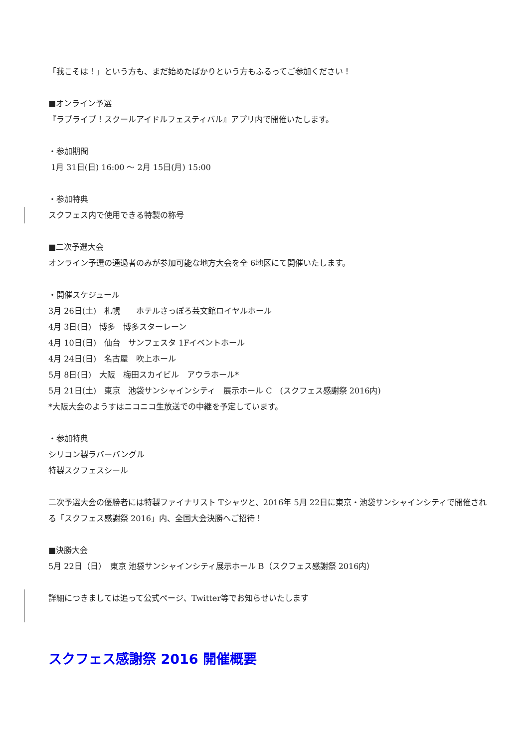「我こそは！」という方も、まだ始めたばかりという方もふるってご参加ください！
■オンライン予選
『ラブライブ！スクールアイドルフェスティバル』アプリ内で開催いたします。
・参加期間
1月 31日(日) 16:00 ～ 2月 15日(月) 15:00
・参加特典
スクフェス内で使用できる特製の称号
■二次予選大会
オンライン予選の通過者のみが参加可能な地方大会を全 6地区にて開催いたします。
・開催スケジュール
3月 26日(土)　札幌　　ホテルさっぽろ芸文館ロイヤルホール
4月 3日(日)　博多　博多スターレーン
4月 10日(日)　仙台　サンフェスタ 1Fイベントホール
4月 24日(日)　名古屋　吹上ホール
5月 8日(日)　大阪　梅田スカイビル　アウラホール*
5月 21日(土)　東京　池袋サンシャインシティ　展示ホール C　(スクフェス感謝祭 2016内)
*大阪大会のようすはニコニコ生放送での中継を予定しています。
・参加特典
シリコン製ラバーバングル
特製スクフェスシール
二次予選大会の優勝者には特製ファイナリスト Tシャツと、2016年 5月 22日に東京・池袋サンシャインシティで開催される「スクフェス感謝祭 2016」内、全国大会決勝へご招待！
■決勝大会
5月 22日（日）　東京 池袋サンシャインシティ展示ホール B（スクフェス感謝祭 2016内）
詳細につきましては追って公式ページ、Twitter等でお知らせいたします
スクフェス感謝祭 2016 開催概要